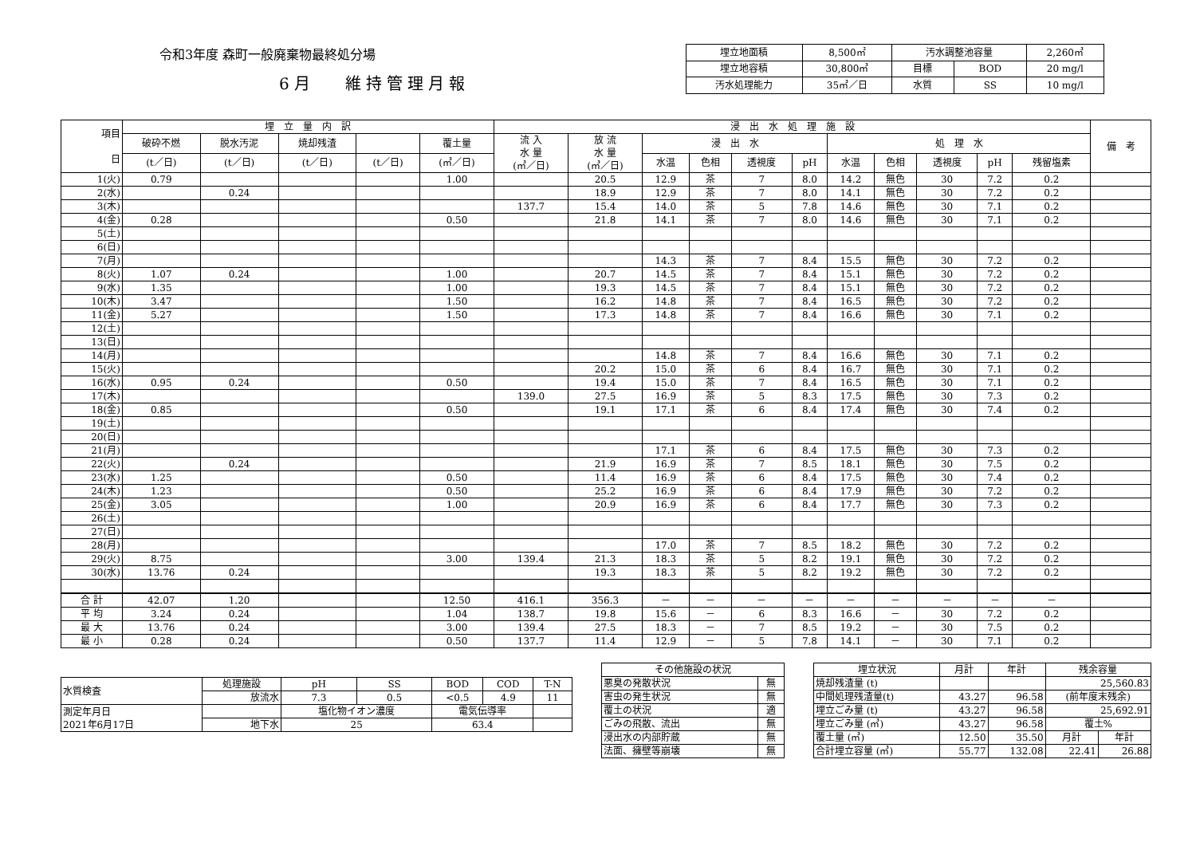令和3年度 森町一般廃棄物最終処分場
6月　 維持管理月報
| 埋立地面積 | 8,500㎡ | 汚水調整池容量 | | 2,260㎥ |
| 埋立地容積 | 30,800㎥ | 目標 | BOD | 20 mg/l |
| 汚水処理能力 | 35㎥／日 | 水質 | SS | 10 mg/l |
| 項目 日 | 埋 立 量 内 訳 | | | | | 浸 出 水 処 理 施 設 | | | | | | | | | | | 備 考 |
| --- | --- | --- | --- | --- | --- | --- | --- | --- | --- | --- | --- | --- | --- | --- | --- | --- | --- |
| | 破砕不燃 | 脱水汚泥 | 焼却残渣 | | 覆土量 | 流 入 水 量 (㎥／日) | 放 流 水 量 (㎥／日) | 浸 出 水 | | | | 処 理 水 | | | | | |
| | (t／日) | (t／日) | (t／日) | (t／日) | (㎥／日) | | | 水温 | 色相 | 透視度 | pH | 水温 | 色相 | 透視度 | pH | 残留塩素 | |
| 1(火) | 0.79 | | | | 1.00 | | 20.5 | 12.9 | 茶 | 7 | 8.0 | 14.2 | 無色 | 30 | 7.2 | 0.2 | |
| 2(水) | | 0.24 | | | | | 18.9 | 12.9 | 茶 | 7 | 8.0 | 14.1 | 無色 | 30 | 7.2 | 0.2 | |
| 3(木) | | | | | | 137.7 | 15.4 | 14.0 | 茶 | 5 | 7.8 | 14.6 | 無色 | 30 | 7.1 | 0.2 | |
| 4(金) | 0.28 | | | | 0.50 | | 21.8 | 14.1 | 茶 | 7 | 8.0 | 14.6 | 無色 | 30 | 7.1 | 0.2 | |
| 5(土) | | | | | | | | | | | | | | | | | |
| 6(日) | | | | | | | | | | | | | | | | | |
| 7(月) | | | | | | | | 14.3 | 茶 | 7 | 8.4 | 15.5 | 無色 | 30 | 7.2 | 0.2 | |
| 8(火) | 1.07 | 0.24 | | | 1.00 | | 20.7 | 14.5 | 茶 | 7 | 8.4 | 15.1 | 無色 | 30 | 7.2 | 0.2 | |
| 9(水) | 1.35 | | | | 1.00 | | 19.3 | 14.5 | 茶 | 7 | 8.4 | 15.1 | 無色 | 30 | 7.2 | 0.2 | |
| 10(木) | 3.47 | | | | 1.50 | | 16.2 | 14.8 | 茶 | 7 | 8.4 | 16.5 | 無色 | 30 | 7.2 | 0.2 | |
| 11(金) | 5.27 | | | | 1.50 | | 17.3 | 14.8 | 茶 | 7 | 8.4 | 16.6 | 無色 | 30 | 7.1 | 0.2 | |
| 12(土) | | | | | | | | | | | | | | | | | |
| 13(日) | | | | | | | | | | | | | | | | | |
| 14(月) | | | | | | | | 14.8 | 茶 | 7 | 8.4 | 16.6 | 無色 | 30 | 7.1 | 0.2 | |
| 15(火) | | | | | | | 20.2 | 15.0 | 茶 | 6 | 8.4 | 16.7 | 無色 | 30 | 7.1 | 0.2 | |
| 16(水) | 0.95 | 0.24 | | | 0.50 | | 19.4 | 15.0 | 茶 | 7 | 8.4 | 16.5 | 無色 | 30 | 7.1 | 0.2 | |
| 17(木) | | | | | | 139.0 | 27.5 | 16.9 | 茶 | 5 | 8.3 | 17.5 | 無色 | 30 | 7.3 | 0.2 | |
| 18(金) | 0.85 | | | | 0.50 | | 19.1 | 17.1 | 茶 | 6 | 8.4 | 17.4 | 無色 | 30 | 7.4 | 0.2 | |
| 19(土) | | | | | | | | | | | | | | | | | |
| 20(日) | | | | | | | | | | | | | | | | | |
| 21(月) | | | | | | | | 17.1 | 茶 | 6 | 8.4 | 17.5 | 無色 | 30 | 7.3 | 0.2 | |
| 22(火) | | 0.24 | | | | | 21.9 | 16.9 | 茶 | 7 | 8.5 | 18.1 | 無色 | 30 | 7.5 | 0.2 | |
| 23(水) | 1.25 | | | | 0.50 | | 11.4 | 16.9 | 茶 | 6 | 8.4 | 17.5 | 無色 | 30 | 7.4 | 0.2 | |
| 24(木) | 1.23 | | | | 0.50 | | 25.2 | 16.9 | 茶 | 6 | 8.4 | 17.9 | 無色 | 30 | 7.2 | 0.2 | |
| 25(金) | 3.05 | | | | 1.00 | | 20.9 | 16.9 | 茶 | 6 | 8.4 | 17.7 | 無色 | 30 | 7.3 | 0.2 | |
| 26(土) | | | | | | | | | | | | | | | | | |
| 27(日) | | | | | | | | | | | | | | | | | |
| 28(月) | | | | | | | | 17.0 | 茶 | 7 | 8.5 | 18.2 | 無色 | 30 | 7.2 | 0.2 | |
| 29(火) | 8.75 | | | | 3.00 | 139.4 | 21.3 | 18.3 | 茶 | 5 | 8.2 | 19.1 | 無色 | 30 | 7.2 | 0.2 | |
| 30(水) | 13.76 | 0.24 | | | | | 19.3 | 18.3 | 茶 | 5 | 8.2 | 19.2 | 無色 | 30 | 7.2 | 0.2 | |
| 合 計 | 42.07 | 1.20 | | | 12.50 | 416.1 | 356.3 | － | － | － | － | － | － | － | － | － | |
| 平 均 | 3.24 | 0.24 | | | 1.04 | 138.7 | 19.8 | 15.6 | － | 6 | 8.3 | 16.6 | － | 30 | 7.2 | 0.2 | |
| 最 大 | 13.76 | 0.24 | | | 3.00 | 139.4 | 27.5 | 18.3 | － | 7 | 8.5 | 19.2 | － | 30 | 7.5 | 0.2 | |
| 最 小 | 0.28 | 0.24 | | | 0.50 | 137.7 | 11.4 | 12.9 | － | 5 | 7.8 | 14.1 | － | 30 | 7.1 | 0.2 | |
| 水質検査 | 処理施設 | pH | SS | BOD | COD | T-N |
| | 放流水 | 7.3 | 0.5 | <0.5 | 4.9 | 11 |
| 測定年月日 2021年6月17日 | | 塩化物イオン濃度 | | 電気伝導率 | | |
| | 地下水 | 25 | | 63.4 | | |
| その他施設の状況 | |
| 悪臭の発散状況 | 無 |
| 害虫の発生状況 | 無 |
| 覆土の状況 | 適 |
| ごみの飛散、流出 | 無 |
| 浸出水の内部貯蔵 | 無 |
| 法面、擁壁等崩壊 | 無 |
| 埋立状況 | 月計 | 年計 | 残余容量 | |
| 焼却残渣量 (t) | | | 25,560.83 | |
| 中間処理残渣量(t) | 43.27 | 96.58 | (前年度末残余) | |
| 埋立ごみ量 (t) | 43.27 | 96.58 | 25,692.91 | |
| 埋立ごみ量 (㎥) | 43.27 | 96.58 | 覆土% | |
| 覆土量 (㎥) | 12.50 | 35.50 | 月計 | 年計 |
| 合計埋立容量 (㎥) | 55.77 | 132.08 | 22.41 | 26.88 |